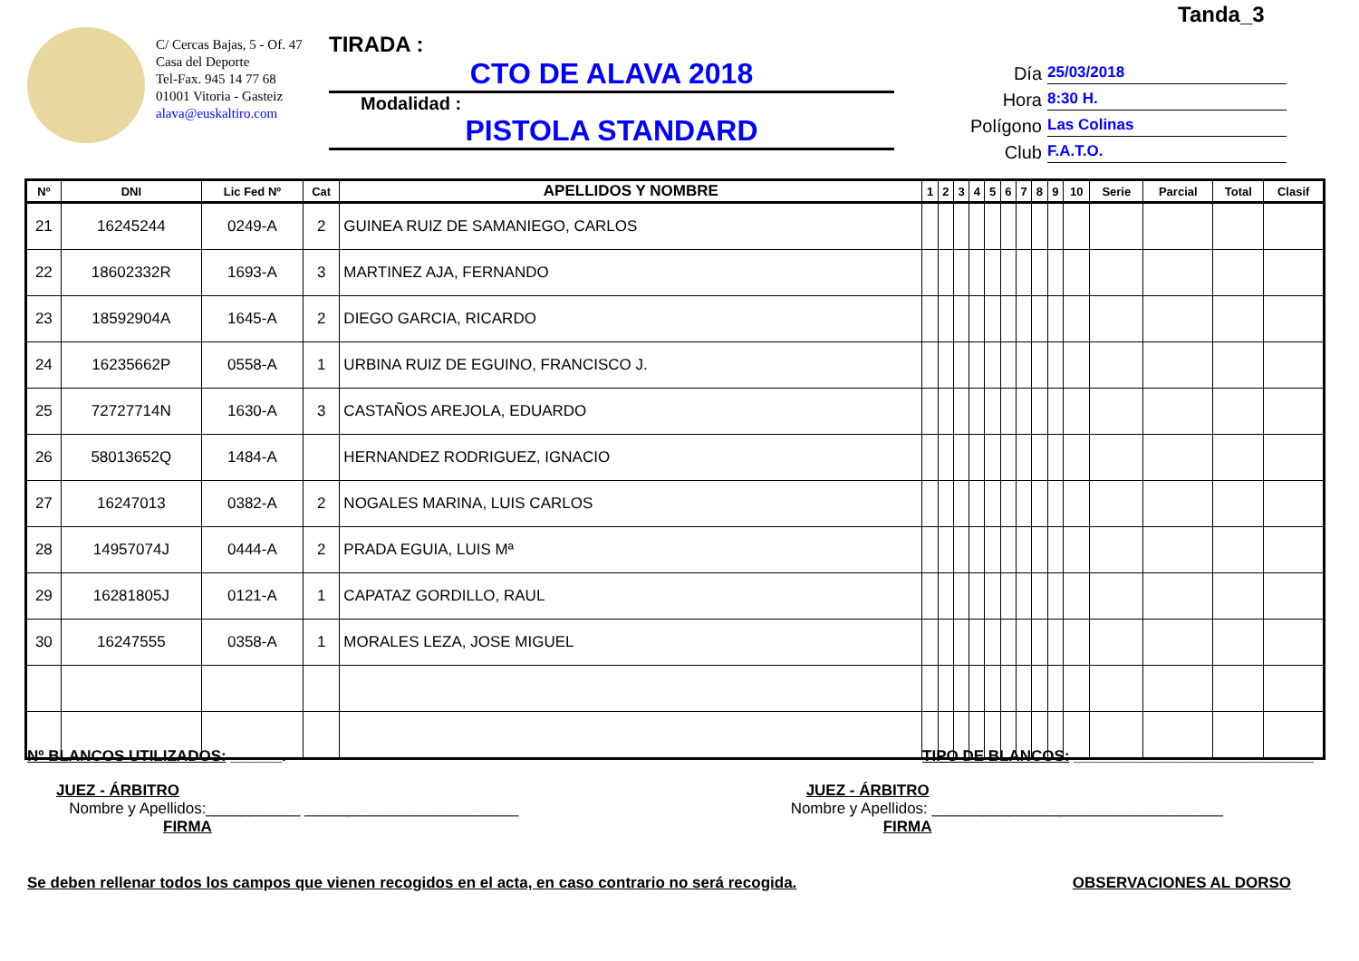Tanda_3
C/ Cercas Bajas, 5 - Of. 47
Casa del Deporte
Tel-Fax. 945 14 77 68
01001 Vitoria - Gasteiz
alava@euskaltiro.com
TIRADA :
CTO DE ALAVA 2018
Modalidad :
PISTOLA STANDARD
Día 25/03/2018
Hora 8:30 H.
Polígono Las Colinas
Club F.A.T.O.
| Nº | DNI | Lic Fed Nº | Cat | APELLIDOS Y NOMBRE | 1 | 2 | 3 | 4 | 5 | 6 | 7 | 8 | 9 | 10 | Serie | Parcial | Total | Clasif |
| --- | --- | --- | --- | --- | --- | --- | --- | --- | --- | --- | --- | --- | --- | --- | --- | --- | --- | --- |
| 21 | 16245244 | 0249-A | 2 | GUINEA RUIZ DE SAMANIEGO, CARLOS | | | | | | | | | | | | | | |
| 22 | 18602332R | 1693-A | 3 | MARTINEZ AJA, FERNANDO | | | | | | | | | | | | | | |
| 23 | 18592904A | 1645-A | 2 | DIEGO GARCIA, RICARDO | | | | | | | | | | | | | | |
| 24 | 16235662P | 0558-A | 1 | URBINA RUIZ DE EGUINO, FRANCISCO J. | | | | | | | | | | | | | | |
| 25 | 72727714N | 1630-A | 3 | CASTAÑOS AREJOLA, EDUARDO | | | | | | | | | | | | | | |
| 26 | 58013652Q | 1484-A | | HERNANDEZ RODRIGUEZ, IGNACIO | | | | | | | | | | | | | | |
| 27 | 16247013 | 0382-A | 2 | NOGALES MARINA, LUIS CARLOS | | | | | | | | | | | | | | |
| 28 | 14957074J | 0444-A | 2 | PRADA EGUIA, LUIS Mª | | | | | | | | | | | | | | |
| 29 | 16281805J | 0121-A | 1 | CAPATAZ GORDILLO, RAUL | | | | | | | | | | | | | | |
| 30 | 16247555 | 0358-A | 1 | MORALES LEZA, JOSE MIGUEL | | | | | | | | | | | | | | |
Nº BLANCOS UTILIZADOS: ______. TIPO DE BLANCOS: ____________________________
JUEZ - ÁRBITRO
Nombre y Apellidos:___________ _________________________
FIRMA
JUEZ - ÁRBITRO
Nombre y Apellidos: __________________________________
FIRMA
Se deben rellenar todos los campos que vienen recogidos en el acta, en caso contrario no será recogida. OBSERVACIONES AL DORSO